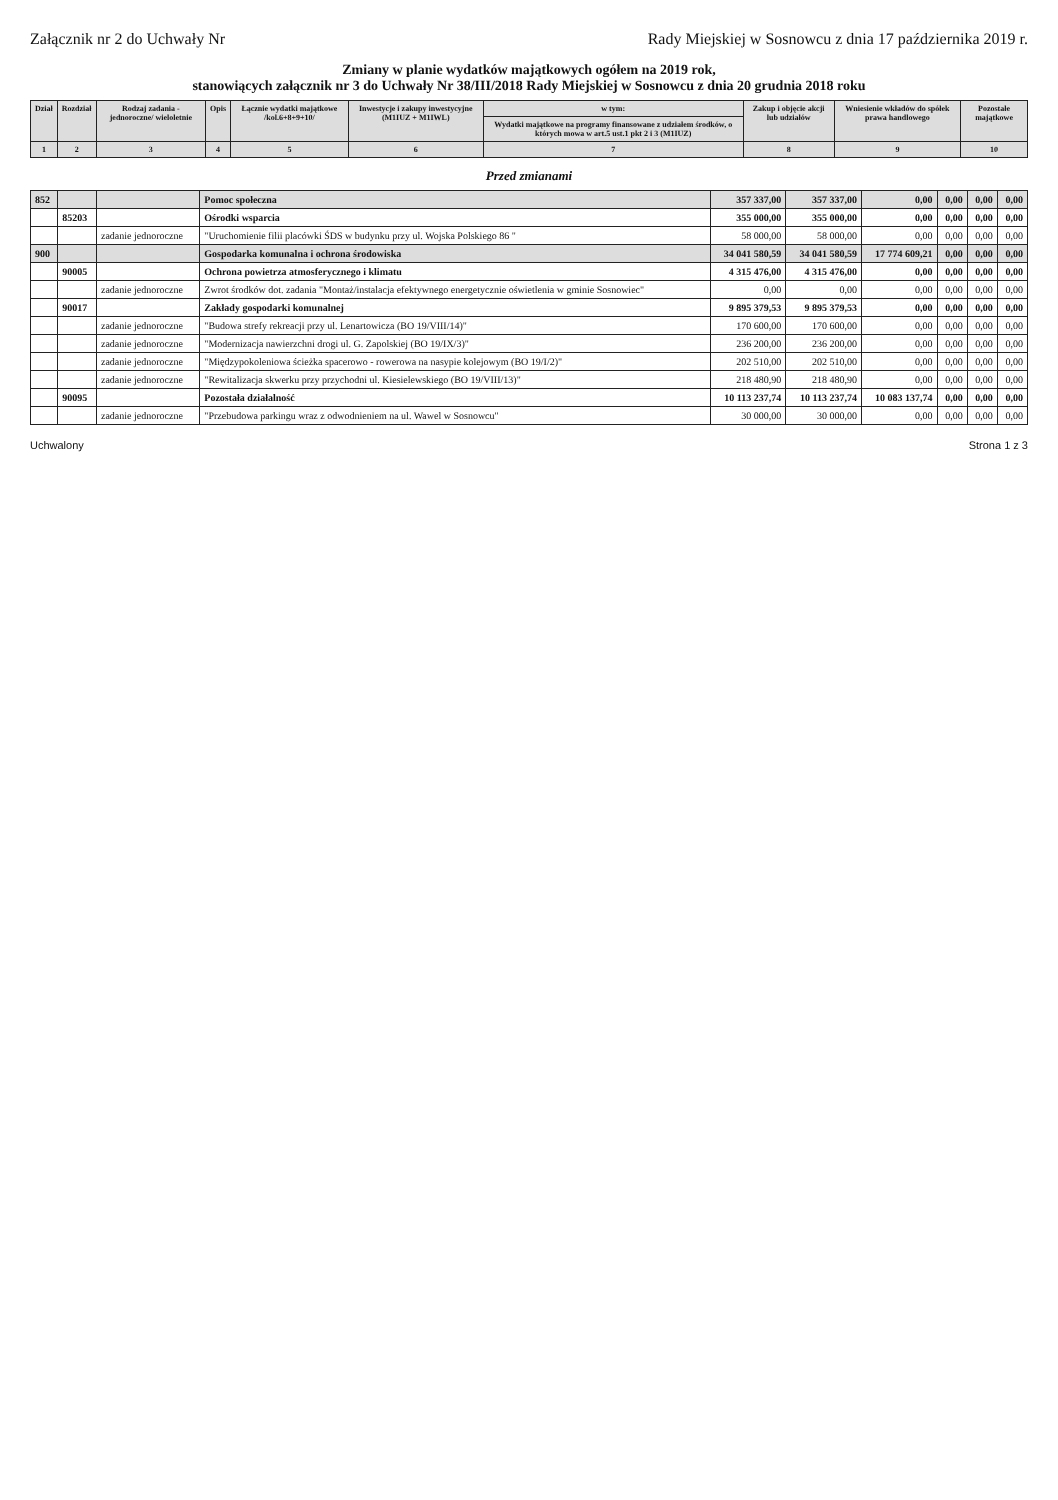Załącznik nr 2 do Uchwały Nr Rady Miejskiej w Sosnowcu z dnia 17 października 2019 r.
Zmiany w planie wydatków majątkowych ogółem na 2019 rok,
stanowiących załącznik nr 3 do Uchwały Nr 38/III/2018 Rady Miejskiej w Sosnowcu z dnia 20 grudnia 2018 roku
| Dział | Rozdział | Rodzaj zadania -jednoroczne/ wieloletnie | Opis | Łącznie wydatki majątkowe /kol.6+8+9+10/ | Inwestycje i zakupy inwestycyjne (M1IUZ + M1IWL) | w tym: | Zakup i objęcie akcji lub udziałów | Wniesienie wkładów do spółek prawa handlowego | Pozostałe majątkowe |
| --- | --- | --- | --- | --- | --- | --- | --- | --- | --- |
| | | | | | | Wydatki majątkowe na programy finansowane z udziałem środków, o których mowa w art.5 ust.1 pkt 2 i 3 (M1IUZ) | | | |
| 1 | 2 | 3 | 4 | 5 | 6 | 7 | 8 | 9 | 10 |
Przed zmianami
| 852 | | | Pomoc społeczna | 357 337,00 | 357 337,00 | 0,00 | 0,00 | 0,00 | 0,00 |
| | 85203 | | Ośrodki wsparcia | 355 000,00 | 355 000,00 | 0,00 | 0,00 | 0,00 | 0,00 |
| | | zadanie jednoroczne | "Uruchomienie filii placówki ŚDS w budynku przy ul. Wojska Polskiego 86 " | 58 000,00 | 58 000,00 | 0,00 | 0,00 | 0,00 | 0,00 |
| 900 | | | Gospodarka komunalna i ochrona środowiska | 34 041 580,59 | 34 041 580,59 | 17 774 609,21 | 0,00 | 0,00 | 0,00 |
| | 90005 | | Ochrona powietrza atmosferycznego i klimatu | 4 315 476,00 | 4 315 476,00 | 0,00 | 0,00 | 0,00 | 0,00 |
| | | zadanie jednoroczne | Zwrot środków dot. zadania "Montaż/instalacja efektywnego energetycznie oświetlenia w gminie Sosnowiec" | 0,00 | 0,00 | 0,00 | 0,00 | 0,00 | 0,00 |
| | 90017 | | Zakłady gospodarki komunalnej | 9 895 379,53 | 9 895 379,53 | 0,00 | 0,00 | 0,00 | 0,00 |
| | | zadanie jednoroczne | "Budowa strefy rekreacji przy ul. Lenartowicza (BO 19/VIII/14)" | 170 600,00 | 170 600,00 | 0,00 | 0,00 | 0,00 | 0,00 |
| | | zadanie jednoroczne | "Modernizacja nawierzchni drogi ul. G. Zapolskiej (BO 19/IX/3)" | 236 200,00 | 236 200,00 | 0,00 | 0,00 | 0,00 | 0,00 |
| | | zadanie jednoroczne | "Międzypokoleniowa ścieżka spacerowo - rowerowa na nasypie kolejowym (BO 19/I/2)" | 202 510,00 | 202 510,00 | 0,00 | 0,00 | 0,00 | 0,00 |
| | | zadanie jednoroczne | "Rewitalizacja skwerku przy przychodni ul. Kiesielewskiego (BO 19/VIII/13)" | 218 480,90 | 218 480,90 | 0,00 | 0,00 | 0,00 | 0,00 |
| | 90095 | | Pozostała działalność | 10 113 237,74 | 10 113 237,74 | 10 083 137,74 | 0,00 | 0,00 | 0,00 |
| | | zadanie jednoroczne | "Przebudowa parkingu wraz z odwodnieniem na ul. Wawel w Sosnowcu" | 30 000,00 | 30 000,00 | 0,00 | 0,00 | 0,00 | 0,00 |
Uchwalony Strona 1 z 3